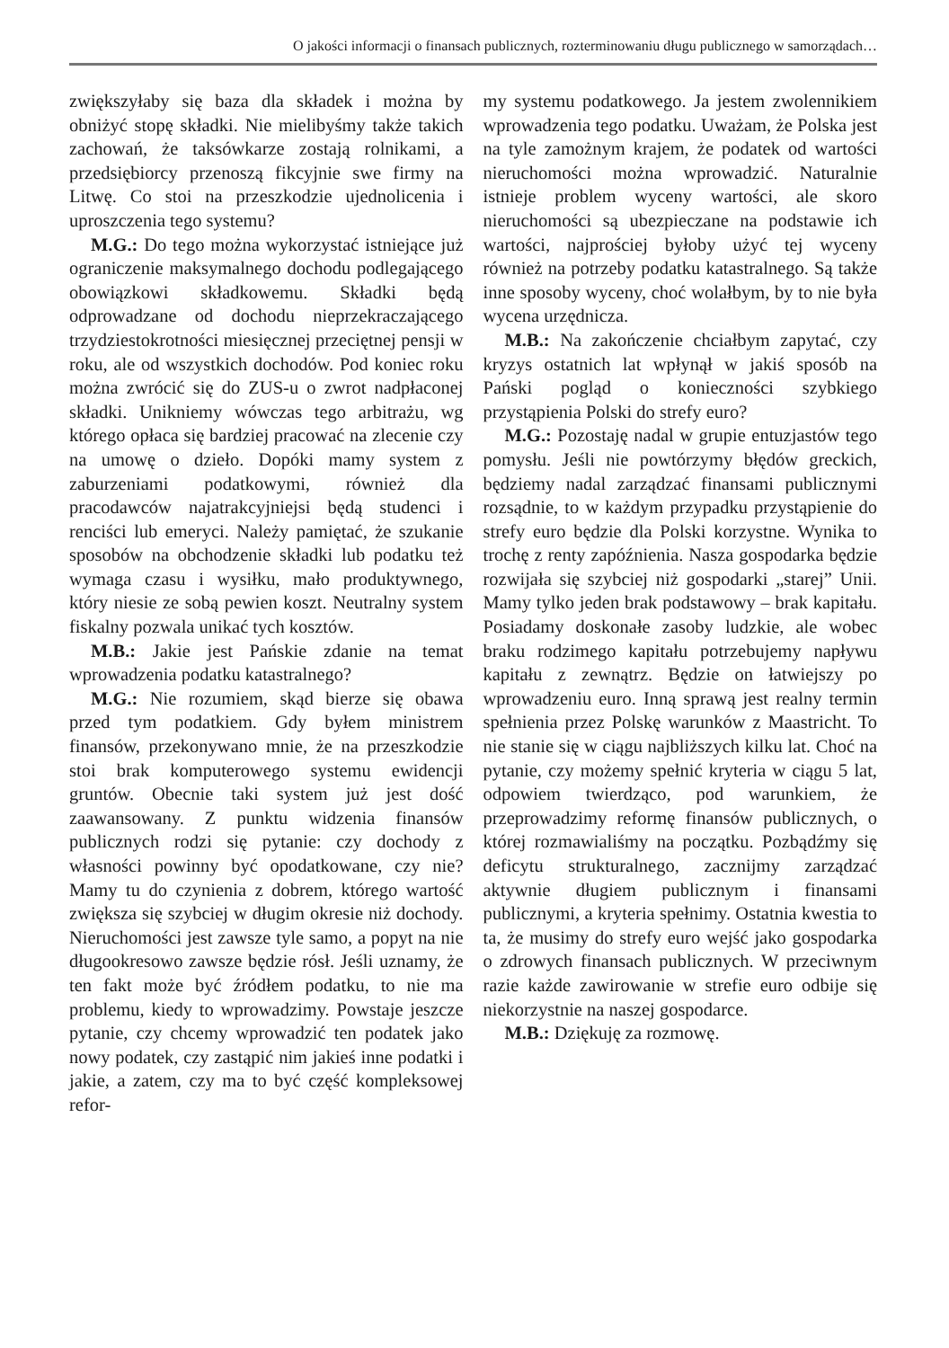O jakości informacji o finansach publicznych, rozterminowaniu długu publicznego w samorządach…
zwiększyłaby się baza dla składek i można by obniżyć stopę składki. Nie mielibyśmy także takich zachowań, że taksówkarze zostają rolnikami, a przedsiębiorcy przenoszą fikcyjnie swe firmy na Litwę. Co stoi na przeszkodzie ujednolicenia i uproszczenia tego systemu?
M.G.: Do tego można wykorzystać istniejące już ograniczenie maksymalnego dochodu podlegającego obowiązkowi składkowemu. Składki będą odprowadzane od dochodu nieprzekraczającego trzydziestokrotności miesięcznej przeciętnej pensji w roku, ale od wszystkich dochodów. Pod koniec roku można zwrócić się do ZUS-u o zwrot nadpłaconej składki. Unikniemy wówczas tego arbitrażu, wg którego opłaca się bardziej pracować na zlecenie czy na umowę o dzieło. Dopóki mamy system z zaburzeniami podatkowymi, również dla pracodawców najatrakcyjniejsi będą studenci i renciści lub emeryci. Należy pamiętać, że szukanie sposobów na obchodzenie składki lub podatku też wymaga czasu i wysiłku, mało produktywnego, który niesie ze sobą pewien koszt. Neutralny system fiskalny pozwala unikać tych kosztów.
M.B.: Jakie jest Pańskie zdanie na temat wprowadzenia podatku katastralnego?
M.G.: Nie rozumiem, skąd bierze się obawa przed tym podatkiem. Gdy byłem ministrem finansów, przekonywano mnie, że na przeszkodzie stoi brak komputerowego systemu ewidencji gruntów. Obecnie taki system już jest dość zaawansowany. Z punktu widzenia finansów publicznych rodzi się pytanie: czy dochody z własności powinny być opodatkowane, czy nie? Mamy tu do czynienia z dobrem, którego wartość zwiększa się szybciej w długim okresie niż dochody. Nieruchomości jest zawsze tyle samo, a popyt na nie długookresowo zawsze będzie rósł. Jeśli uznamy, że ten fakt może być źródłem podatku, to nie ma problemu, kiedy to wprowadzimy. Powstaje jeszcze pytanie, czy chcemy wprowadzić ten podatek jako nowy podatek, czy zastąpić nim jakieś inne podatki i jakie, a zatem, czy ma to być część kompleksowej refor-
my systemu podatkowego. Ja jestem zwolennikiem wprowadzenia tego podatku. Uważam, że Polska jest na tyle zamożnym krajem, że podatek od wartości nieruchomości można wprowadzić. Naturalnie istnieje problem wyceny wartości, ale skoro nieruchomości są ubezpieczane na podstawie ich wartości, najprościej byłoby użyć tej wyceny również na potrzeby podatku katastralnego. Są także inne sposoby wyceny, choć wolałbym, by to nie była wycena urzędnicza.
M.B.: Na zakończenie chciałbym zapytać, czy kryzys ostatnich lat wpłynął w jakiś sposób na Pański pogląd o konieczności szybkiego przystąpienia Polski do strefy euro?
M.G.: Pozostaję nadal w grupie entuzjastów tego pomysłu. Jeśli nie powtórzymy błędów greckich, będziemy nadal zarządzać finansami publicznymi rozsądnie, to w każdym przypadku przystąpienie do strefy euro będzie dla Polski korzystne. Wynika to trochę z renty zapóźnienia. Nasza gospodarka będzie rozwijała się szybciej niż gospodarki „starej” Unii. Mamy tylko jeden brak podstawowy – brak kapitału. Posiadamy doskonałe zasoby ludzkie, ale wobec braku rodzimego kapitału potrzebujemy napływu kapitału z zewnątrz. Będzie on łatwiejszy po wprowadzeniu euro. Inną sprawą jest realny termin spełnienia przez Polskę warunków z Maastricht. To nie stanie się w ciągu najbliższych kilku lat. Choć na pytanie, czy możemy spełnić kryteria w ciągu 5 lat, odpowiem twierdząco, pod warunkiem, że przeprowadzimy reformę finansów publicznych, o której rozmawialiśmy na początku. Pozbądźmy się deficytu strukturalnego, zacznijmy zarządzać aktywnie długiem publicznym i finansami publicznymi, a kryteria spełnimy. Ostatnia kwestia to ta, że musimy do strefy euro wejść jako gospodarka o zdrowych finansach publicznych. W przeciwnym razie każde zawirowanie w strefie euro odbije się niekorzystnie na naszej gospodarce.
M.B.: Dziękuję za rozmowę.